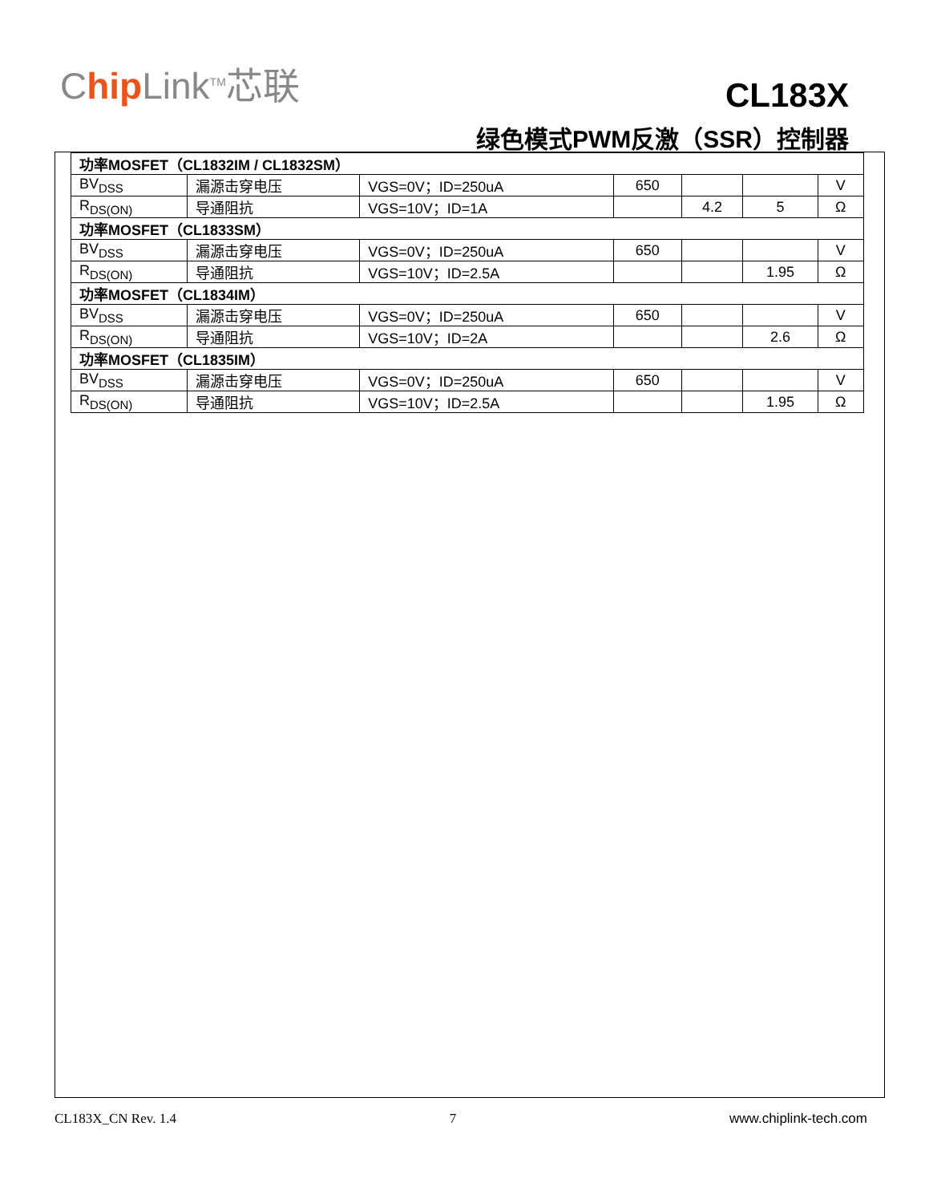Chip Link<sup>TM</sup>芯联
CL183X
绿色模式PWM反激（SSR）控制器
| 功率MOSFET（CL1832IM / CL1832SM） | | | | | | |
| BV<sub>DSS</sub> | 漏源击穿电压 | VGS=0V；ID=250uA | 650 | | | V |
| R<sub>DS(ON)</sub> | 导通阻抗 | VGS=10V；ID=1A | | 4.2 | 5 | Ω |
| 功率MOSFET（CL1833SM） | | | | | | |
| BV<sub>DSS</sub> | 漏源击穿电压 | VGS=0V；ID=250uA | 650 | | | V |
| R<sub>DS(ON)</sub> | 导通阻抗 | VGS=10V；ID=2.5A | | | 1.95 | Ω |
| 功率MOSFET（CL1834IM） | | | | | | |
| BV<sub>DSS</sub> | 漏源击穿电压 | VGS=0V；ID=250uA | 650 | | | V |
| R<sub>DS(ON)</sub> | 导通阻抗 | VGS=10V；ID=2A | | | 2.6 | Ω |
| 功率MOSFET（CL1835IM） | | | | | | |
| BV<sub>DSS</sub> | 漏源击穿电压 | VGS=0V；ID=250uA | 650 | | | V |
| R<sub>DS(ON)</sub> | 导通阻抗 | VGS=10V；ID=2.5A | | | 1.95 | Ω |
CL183X_CN Rev. 1.4 7 www.chiplink-tech.com